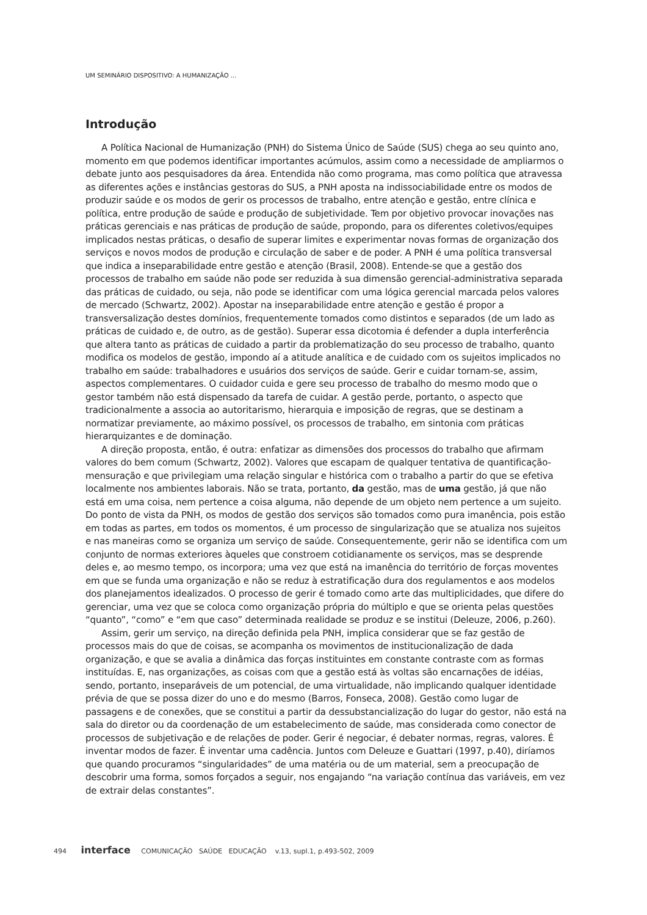UM SEMINÁRIO DISPOSITIVO: A HUMANIZAÇÃO ...
Introdução
A Política Nacional de Humanização (PNH) do Sistema Único de Saúde (SUS) chega ao seu quinto ano, momento em que podemos identificar importantes acúmulos, assim como a necessidade de ampliarmos o debate junto aos pesquisadores da área. Entendida não como programa, mas como política que atravessa as diferentes ações e instâncias gestoras do SUS, a PNH aposta na indissociabilidade entre os modos de produzir saúde e os modos de gerir os processos de trabalho, entre atenção e gestão, entre clínica e política, entre produção de saúde e produção de subjetividade. Tem por objetivo provocar inovações nas práticas gerenciais e nas práticas de produção de saúde, propondo, para os diferentes coletivos/equipes implicados nestas práticas, o desafio de superar limites e experimentar novas formas de organização dos serviços e novos modos de produção e circulação de saber e de poder. A PNH é uma política transversal que indica a inseparabilidade entre gestão e atenção (Brasil, 2008). Entende-se que a gestão dos processos de trabalho em saúde não pode ser reduzida à sua dimensão gerencial-administrativa separada das práticas de cuidado, ou seja, não pode se identificar com uma lógica gerencial marcada pelos valores de mercado (Schwartz, 2002). Apostar na inseparabilidade entre atenção e gestão é propor a transversalização destes domínios, frequentemente tomados como distintos e separados (de um lado as práticas de cuidado e, de outro, as de gestão). Superar essa dicotomia é defender a dupla interferência que altera tanto as práticas de cuidado a partir da problematização do seu processo de trabalho, quanto modifica os modelos de gestão, impondo aí a atitude analítica e de cuidado com os sujeitos implicados no trabalho em saúde: trabalhadores e usuários dos serviços de saúde. Gerir e cuidar tornam-se, assim, aspectos complementares. O cuidador cuida e gere seu processo de trabalho do mesmo modo que o gestor também não está dispensado da tarefa de cuidar. A gestão perde, portanto, o aspecto que tradicionalmente a associa ao autoritarismo, hierarquia e imposição de regras, que se destinam a normatizar previamente, ao máximo possível, os processos de trabalho, em sintonia com práticas hierarquizantes e de dominação.
A direção proposta, então, é outra: enfatizar as dimensões dos processos do trabalho que afirmam valores do bem comum (Schwartz, 2002). Valores que escapam de qualquer tentativa de quantificação-mensuração e que privilegiam uma relação singular e histórica com o trabalho a partir do que se efetiva localmente nos ambientes laborais. Não se trata, portanto, da gestão, mas de uma gestão, já que não está em uma coisa, nem pertence a coisa alguma, não depende de um objeto nem pertence a um sujeito. Do ponto de vista da PNH, os modos de gestão dos serviços são tomados como pura imanência, pois estão em todas as partes, em todos os momentos, é um processo de singularização que se atualiza nos sujeitos e nas maneiras como se organiza um serviço de saúde. Consequentemente, gerir não se identifica com um conjunto de normas exteriores àqueles que constroem cotidianamente os serviços, mas se desprende deles e, ao mesmo tempo, os incorpora; uma vez que está na imanência do território de forças moventes em que se funda uma organização e não se reduz à estratificação dura dos regulamentos e aos modelos dos planejamentos idealizados. O processo de gerir é tomado como arte das multiplicidades, que difere do gerenciar, uma vez que se coloca como organização própria do múltiplo e que se orienta pelas questões “quanto”, “como” e “em que caso” determinada realidade se produz e se institui (Deleuze, 2006, p.260).
Assim, gerir um serviço, na direção definida pela PNH, implica considerar que se faz gestão de processos mais do que de coisas, se acompanha os movimentos de institucionalização de dada organização, e que se avalia a dinâmica das forças instituintes em constante contraste com as formas instituídas. E, nas organizações, as coisas com que a gestão está às voltas são encarnações de idéias, sendo, portanto, inseparáveis de um potencial, de uma virtualidade, não implicando qualquer identidade prévia de que se possa dizer do uno e do mesmo (Barros, Fonseca, 2008). Gestão como lugar de passagens e de conexões, que se constitui a partir da dessubstancialização do lugar do gestor, não está na sala do diretor ou da coordenação de um estabelecimento de saúde, mas considerada como conector de processos de subjetivação e de relações de poder. Gerir é negociar, é debater normas, regras, valores. É inventar modos de fazer. É inventar uma cadência. Juntos com Deleuze e Guattari (1997, p.40), diríamos que quando procuramos “singularidades” de uma matéria ou de um material, sem a preocupação de descobrir uma forma, somos forçados a seguir, nos engajando “na variação contínua das variáveis, em vez de extrair delas constantes”.
494 interface COMUNICAÇÃO SAÚDE EDUCAÇÃO v.13, supl.1, p.493-502, 2009